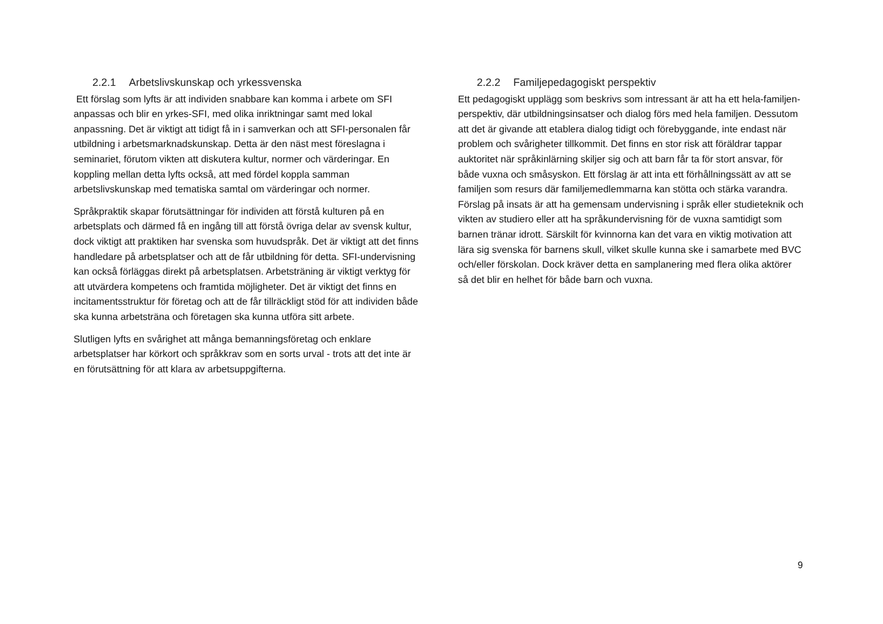2.2.1 Arbetslivskunskap och yrkessvenska
Ett förslag som lyfts är att individen snabbare kan komma i arbete om SFI anpassas och blir en yrkes-SFI, med olika inriktningar samt med lokal anpassning. Det är viktigt att tidigt få in i samverkan och att SFI-personalen får utbildning i arbetsmarknadskunskap. Detta är den näst mest föreslagna i seminariet, förutom vikten att diskutera kultur, normer och värderingar. En koppling mellan detta lyfts också, att med fördel koppla samman arbetslivskunskap med tematiska samtal om värderingar och normer.
Språkpraktik skapar förutsättningar för individen att förstå kulturen på en arbetsplats och därmed få en ingång till att förstå övriga delar av svensk kultur, dock viktigt att praktiken har svenska som huvudspråk. Det är viktigt att det finns handledare på arbetsplatser och att de får utbildning för detta. SFI-undervisning kan också förläggas direkt på arbetsplatsen. Arbetsträning är viktigt verktyg för att utvärdera kompetens och framtida möjligheter. Det är viktigt det finns en incitamentsstruktur för företag och att de får tillräckligt stöd för att individen både ska kunna arbetsträna och företagen ska kunna utföra sitt arbete.
Slutligen lyfts en svårighet att många bemanningsföretag och enklare arbetsplatser har körkort och språkkrav som en sorts urval - trots att det inte är en förutsättning för att klara av arbetsuppgifterna.
2.2.2 Familjepedagogiskt perspektiv
Ett pedagogiskt upplägg som beskrivs som intressant är att ha ett hela-familjen-perspektiv, där utbildningsinsatser och dialog förs med hela familjen. Dessutom att det är givande att etablera dialog tidigt och förebyggande, inte endast när problem och svårigheter tillkommit. Det finns en stor risk att föräldrar tappar auktoritet när språkinlärning skiljer sig och att barn får ta för stort ansvar, för både vuxna och småsyskon. Ett förslag är att inta ett förhållningssätt av att se familjen som resurs där familjemedlemmarna kan stötta och stärka varandra. Förslag på insats är att ha gemensam undervisning i språk eller studieteknik och vikten av studiero eller att ha språkundervisning för de vuxna samtidigt som barnen tränar idrott. Särskilt för kvinnorna kan det vara en viktig motivation att lära sig svenska för barnens skull, vilket skulle kunna ske i samarbete med BVC och/eller förskolan. Dock kräver detta en samplanering med flera olika aktörer så det blir en helhet för både barn och vuxna.
9